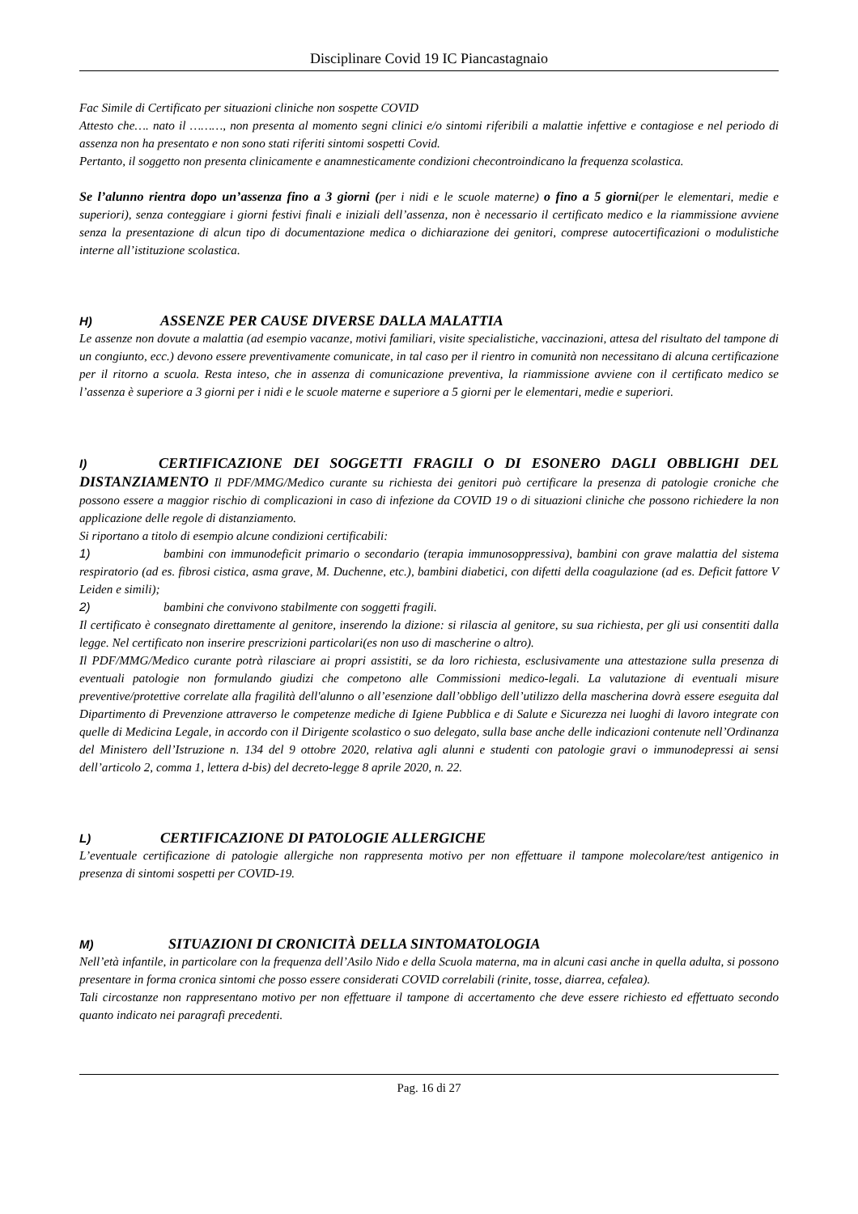Disciplinare Covid 19 IC Piancastagnaio
Fac Simile di Certificato per situazioni cliniche non sospette COVID
Attesto che…. nato il ………, non presenta al momento segni clinici e/o sintomi riferibili a malattie infettive e contagiose e nel periodo di assenza non ha presentato e non sono stati riferiti sintomi sospetti Covid.
Pertanto, il soggetto non presenta clinicamente e anamnesticamente condizioni checontroindicano la frequenza scolastica.
Se l’alunno rientra dopo un’assenza fino a 3 giorni (per i nidi e le scuole materne) o fino a 5 giorni(per le elementari, medie e superiori), senza conteggiare i giorni festivi finali e iniziali dell’assenza, non è necessario il certificato medico e la riammissione avviene senza la presentazione di alcun tipo di documentazione medica o dichiarazione dei genitori, comprese autocertificazioni o modulistiche interne all’istituzione scolastica.
H) ASSENZE PER CAUSE DIVERSE DALLA MALATTIA
Le assenze non dovute a malattia (ad esempio vacanze, motivi familiari, visite specialistiche, vaccinazioni, attesa del risultato del tampone di un congiunto, ecc.) devono essere preventivamente comunicate, in tal caso per il rientro in comunità non necessitano di alcuna certificazione per il ritorno a scuola. Resta inteso, che in assenza di comunicazione preventiva, la riammissione avviene con il certificato medico se l’assenza è superiore a 3 giorni per i nidi e le scuole materne e superiore a 5 giorni per le elementari, medie e superiori.
I) CERTIFICAZIONE DEI SOGGETTI FRAGILI O DI ESONERO DAGLI OBBLIGHI DEL DISTANZIAMENTO Il PDF/MMG/Medico curante su richiesta dei genitori può certificare la presenza di patologie croniche che possono essere a maggior rischio di complicazioni in caso di infezione da COVID 19 o di situazioni cliniche che possono richiedere la non applicazione delle regole di distanziamento.
Si riportano a titolo di esempio alcune condizioni certificabili:
1) bambini con immunodeficit primario o secondario (terapia immunosoppressiva), bambini con grave malattia del sistema respiratorio (ad es. fibrosi cistica, asma grave, M. Duchenne, etc.), bambini diabetici, con difetti della coagulazione (ad es. Deficit fattore V Leiden e simili);
2) bambini che convivono stabilmente con soggetti fragili.
Il certificato è consegnato direttamente al genitore, inserendo la dizione: si rilascia al genitore, su sua richiesta, per gli usi consentiti dalla legge. Nel certificato non inserire prescrizioni particolari(es non uso di mascherine o altro).
Il PDF/MMG/Medico curante potrà rilasciare ai propri assistiti, se da loro richiesta, esclusivamente una attestazione sulla presenza di eventuali patologie non formulando giudizi che competono alle Commissioni medico-legali. La valutazione di eventuali misure preventive/protettive correlate alla fragilità dell'alunno o all’esenzione dall’obbligo dell’utilizzo della mascherina dovrà essere eseguita dal Dipartimento di Prevenzione attraverso le competenze mediche di Igiene Pubblica e di Salute e Sicurezza nei luoghi di lavoro integrate con quelle di Medicina Legale, in accordo con il Dirigente scolastico o suo delegato, sulla base anche delle indicazioni contenute nell’Ordinanza del Ministero dell’Istruzione n. 134 del 9 ottobre 2020, relativa agli alunni e studenti con patologie gravi o immunodepressi ai sensi dell’articolo 2, comma 1, lettera d-bis) del decreto-legge 8 aprile 2020, n. 22.
L) CERTIFICAZIONE DI PATOLOGIE ALLERGICHE
L’eventuale certificazione di patologie allergiche non rappresenta motivo per non effettuare il tampone molecolare/test antigenico in presenza di sintomi sospetti per COVID-19.
M) SITUAZIONI DI CRONICITÀ DELLA SINTOMATOLOGIA
Nell’età infantile, in particolare con la frequenza dell’Asilo Nido e della Scuola materna, ma in alcuni casi anche in quella adulta, si possono presentare in forma cronica sintomi che posso essere considerati COVID correlabili (rinite, tosse, diarrea, cefalea).
Tali circostanze non rappresentano motivo per non effettuare il tampone di accertamento che deve essere richiesto ed effettuato secondo quanto indicato nei paragrafi precedenti.
Pag. 16 di 27